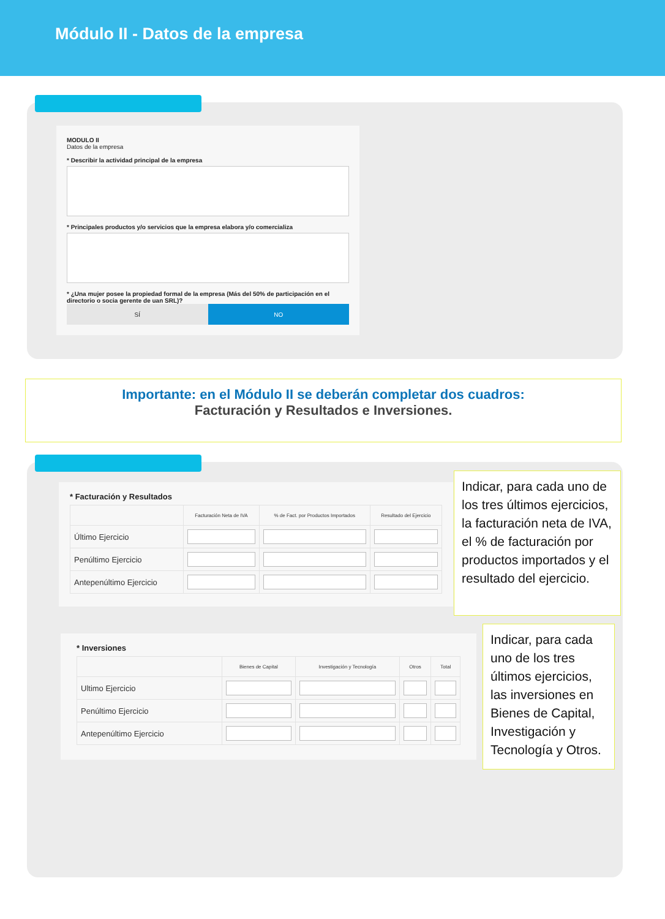Módulo II - Datos de la empresa
MODULO II
Datos de la empresa
* Describir la actividad principal de la empresa
* Principales productos y/o servicios que la empresa elabora y/o comercializa
* ¿Una mujer posee la propiedad formal de la empresa (Más del 50% de participación en el directorio o socia gerente de uan SRL)?
SÍ NO
Importante: en el Módulo II se deberán completar dos cuadros:
Facturación y Resultados e Inversiones.
* Facturación y Resultados
| | Facturación Neta de IVA | % de Fact. por Productos Importados | Resultado del Ejercicio |
| --- | --- | --- | --- |
| Último Ejercicio | | | |
| Penúltimo Ejercicio | | | |
| Antepenúltimo Ejercicio | | | |
Indicar, para cada uno de los tres últimos ejercicios, la facturación neta de IVA, el % de facturación por productos importados y el resultado del ejercicio.
* Inversiones
| | Bienes de Capital | Investigación y Tecnología | Otros | Total |
| --- | --- | --- | --- | --- |
| Ultimo Ejercicio | | | | |
| Penúltimo Ejercicio | | | | |
| Antepenúltimo Ejercicio | | | | |
Indicar, para cada uno de los tres últimos ejercicios, las inversiones en Bienes de Capital, Investigación y Tecnología y Otros.